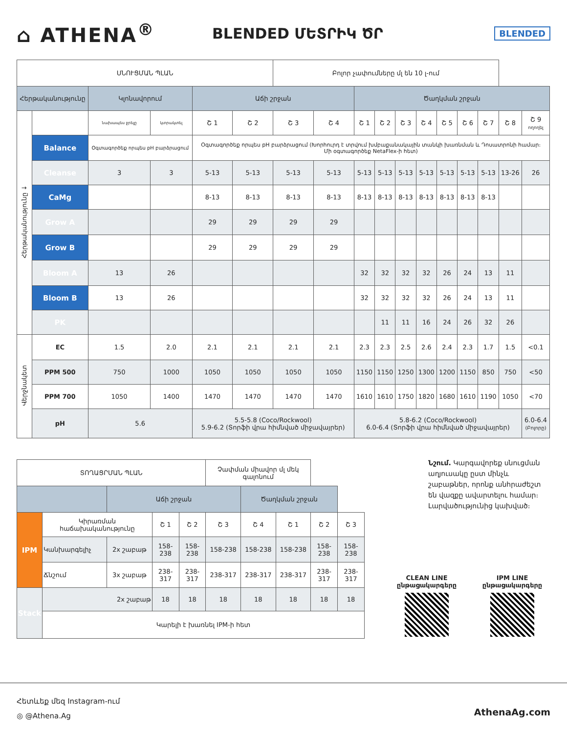⌂ ATHENA<sup>®</sup>
BLENDED ՄԵՏՐԻԿ ԾՐ
BLENDED
| ՍՆՈՒՑՄԱՆ ՊԼԱՆ | | | | | | Բոլոր չափումները մլ են 10 լ-ում | | | | | | | | | | |
| Հերթականությունը | | Կլոնավորում | | Աճի շրջան | | | | Ծաղկման շրջան | | | | | | | | |
| Հերթականությունը ↓ | | նախապես ջրելը | կտրակտել | Շ 1 | Շ 2 | Շ 3 | Շ 4 | Շ 1 | Շ 2 | Շ 3 | Շ 4 | Շ 5 | Շ 6 | Շ 7 | Շ 8 | Շ 9 ողողել |
| | Balance | Օգտագործեք որպես pH բարձրացում | | Օգտագործեք որպես pH բարձրացում (Խորհուրդ է տրվում խմբաքանակային տանկի խառնման և Դոսատրոնի համար։ Մի օգտագործեք NetaFlex-ի հետ) | | | | | | | | | | | | |
| | Cleanse | 3 | 3 | 5-13 | 5-13 | 5-13 | 5-13 | 5-13 | 5-13 | 5-13 | 5-13 | 5-13 | 5-13 | 5-13 | 13-26 | 26 |
| | CaMg | | | 8-13 | 8-13 | 8-13 | 8-13 | 8-13 | 8-13 | 8-13 | 8-13 | 8-13 | 8-13 | 8-13 | | |
| | Grow A | | | 29 | 29 | 29 | 29 | | | | | | | | | |
| | Grow B | | | 29 | 29 | 29 | 29 | | | | | | | | | |
| | Bloom A | 13 | 26 | | | | | 32 | 32 | 32 | 32 | 26 | 24 | 13 | 11 | |
| | Bloom B | 13 | 26 | | | | | 32 | 32 | 32 | 32 | 26 | 24 | 13 | 11 | |
| | PK | | | | | | | | 11 | 11 | 16 | 24 | 26 | 32 | 26 | |
| Վերջնակետ | EC | 1.5 | 2.0 | 2.1 | 2.1 | 2.1 | 2.1 | 2.3 | 2.3 | 2.5 | 2.6 | 2.4 | 2.3 | 1.7 | 1.5 | <0.1 |
| | PPM 500 | 750 | 1000 | 1050 | 1050 | 1050 | 1050 | 1150 | 1150 | 1250 | 1300 | 1200 | 1150 | 850 | 750 | <50 |
| | PPM 700 | 1050 | 1400 | 1470 | 1470 | 1470 | 1470 | 1610 | 1610 | 1750 | 1820 | 1680 | 1610 | 1190 | 1050 | <70 |
| | pH | 5.6 | | 5.5-5.8 (Coco/Rockwool) 5.9-6.2 (Տորֆի վրա հիմնված միջավայրեր) | | | | 5.8-6.2 (Coco/Rockwool) 6.0-6.4 (Տորֆի վրա հիմնված միջավայրեր) | | | | | | | | 6.0-6.4 (Բոլորը) |
| ՏՈՂԱՑՐՄԱՆ ՊԼԱՆ | | | | | Չափման միավոր մլ մեկ գալոնում | | | | |
| | | Աճի շրջան | | | | Ծաղկման շրջան | | | |
| IPM | Կիրառման հաճախականությունը | | Շ 1 | Շ 2 | Շ 3 | Շ 4 | Շ 1 | Շ 2 | Շ 3 |
| | Կանխարգելիչ | 2x շաբաթ | 158-238 | 158-238 | 158-238 | 158-238 | 158-238 | 158-238 | 158-238 |
| | Ճնշում | 3x շաբաթ | 238-317 | 238-317 | 238-317 | 238-317 | 238-317 | 238-317 | 238-317 |
| Stack | 2x շաբաթ | | 18 | 18 | 18 | 18 | 18 | 18 | 18 |
| | Կարելի է խառնել IPM-ի հետ | | | | | | | | |
Նշում. Կարգավորեք սնուցման աղյուսակը ըստ մինչև շաբաթներ, որոնք անհրաժեշտ են վազքը ավարտելու համար։ Լարվածությունից կախված։
CLEAN LINE
ընթացակարգերը
IPM LINE
ընթացակարգերը
Հետևեք մեզ Instagram-ում
◎ @Athena.Ag
AthenaAg.com